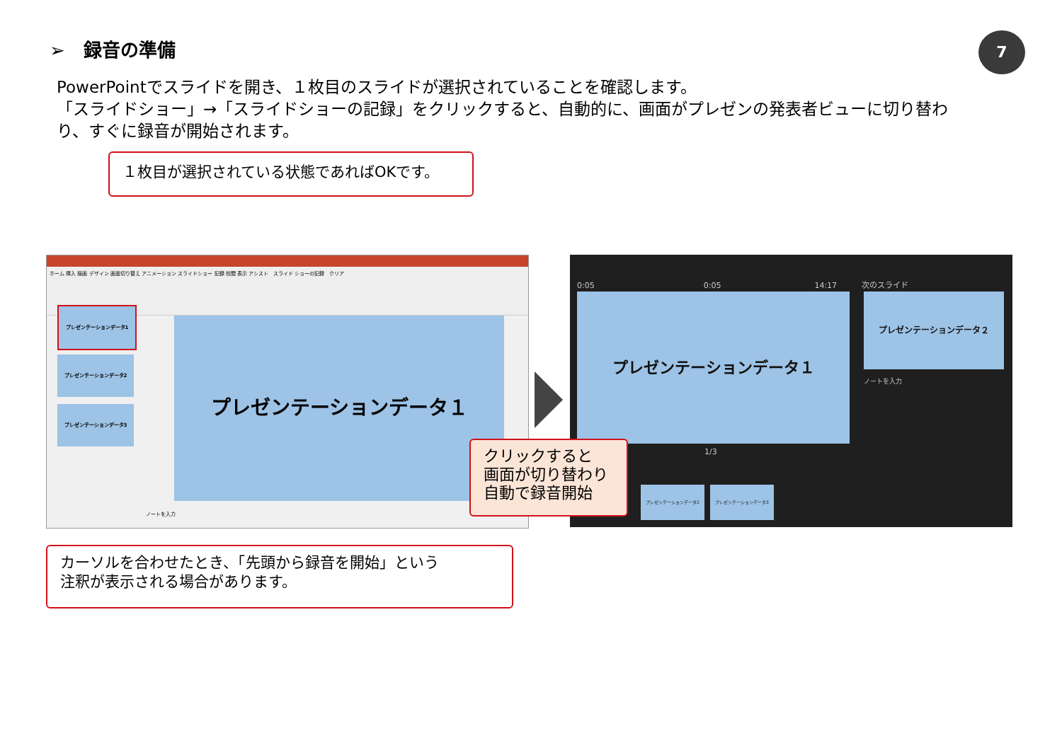➢　録音の準備 7
PowerPointでスライドを開き、１枚目のスライドが選択されていることを確認します。
「スライドショー」→「スライドショーの記録」をクリックすると、自動的に、画面がプレゼンの発表者ビューに切り替わり、すぐに録音が開始されます。
１枚目が選択されている状態であればOKです。
ホーム 挿入 描画 デザイン 画面切り替え アニメーション スライドショー 記録 校閲 表示 アシスト　スライド ショーの記録　クリア
プレゼンテーションデータ1
プレゼンテーションデータ2
プレゼンテーションデータ3
プレゼンテーションデータ１
ノートを入力
0:05　　　　　　　　　　　　　　0:05　　　　　　　　　　　　14:17
次のスライド
プレゼンテーションデータ１ プレゼンテーションデータ２
ノートを入力
1/3
プレゼンテーションデータ2 プレゼンテーションデータ3
クリックすると
画面が切り替わり
自動で録音開始
カーソルを合わせたとき、「先頭から録音を開始」という
注釈が表示される場合があります。